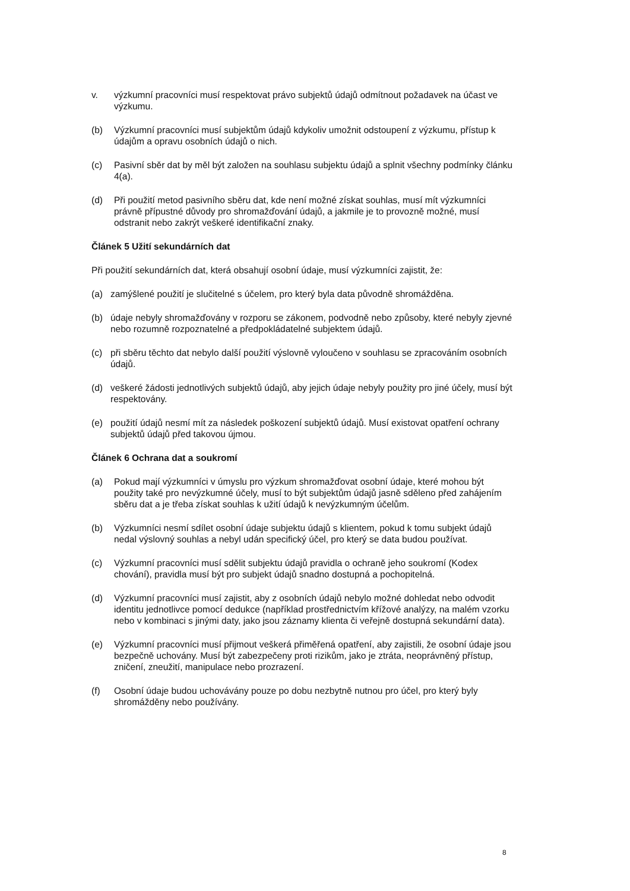v. výzkumní pracovníci musí respektovat právo subjektů údajů odmítnout požadavek na účast ve výzkumu.
(b) Výzkumní pracovníci musí subjektům údajů kdykoliv umožnit odstoupení z výzkumu, přístup k údajům a opravu osobních údajů o nich.
(c) Pasivní sběr dat by měl být založen na souhlasu subjektu údajů a splnit všechny podmínky článku 4(a).
(d) Při použití metod pasivního sběru dat, kde není možné získat souhlas, musí mít výzkumníci právně přípustné důvody pro shromažďování údajů, a jakmile je to provozně možné, musí odstranit nebo zakrýt veškeré identifikační znaky.
Článek 5 Užití sekundárních dat
Při použití sekundárních dat, která obsahují osobní údaje, musí výzkumníci zajistit, že:
(a) zamýšlené použití je slučitelné s účelem, pro který byla data původně shromážděna.
(b) údaje nebyly shromažďovány v rozporu se zákonem, podvodně nebo způsoby, které nebyly zjevné nebo rozumně rozpoznatelné a předpokládatelné subjektem údajů.
(c) při sběru těchto dat nebylo další použití výslovně vyloučeno v souhlasu se zpracováním osobních údajů.
(d) veškeré žádosti jednotlivých subjektů údajů, aby jejich údaje nebyly použity pro jiné účely, musí být respektovány.
(e) použití údajů nesmí mít za následek poškození subjektů údajů. Musí existovat opatření ochrany subjektů údajů před takovou újmou.
Článek 6 Ochrana dat a soukromí
(a) Pokud mají výzkumníci v úmyslu pro výzkum shromažďovat osobní údaje, které mohou být použity také pro nevýzkumné účely, musí to být subjektům údajů jasně sděleno před zahájením sběru dat a je třeba získat souhlas k užití údajů k nevýzkumným účelům.
(b) Výzkumníci nesmí sdílet osobní údaje subjektu údajů s klientem, pokud k tomu subjekt údajů nedal výslovný souhlas a nebyl udán specifický účel, pro který se data budou používat.
(c) Výzkumní pracovníci musí sdělit subjektu údajů pravidla o ochraně jeho soukromí (Kodex chování), pravidla musí být pro subjekt údajů snadno dostupná a pochopitelná.
(d) Výzkumní pracovníci musí zajistit, aby z osobních údajů nebylo možné dohledat nebo odvodit identitu jednotlivce pomocí dedukce (například prostřednictvím křížové analýzy, na malém vzorku nebo v kombinaci s jinými daty, jako jsou záznamy klienta či veřejně dostupná sekundární data).
(e) Výzkumní pracovníci musí přijmout veškerá přiměřená opatření, aby zajistili, že osobní údaje jsou bezpečně uchovány. Musí být zabezpečeny proti rizikům, jako je ztráta, neoprávněný přístup, zničení, zneužití, manipulace nebo prozrazení.
(f) Osobní údaje budou uchovávány pouze po dobu nezbytně nutnou pro účel, pro který byly shromážděny nebo používány.
8